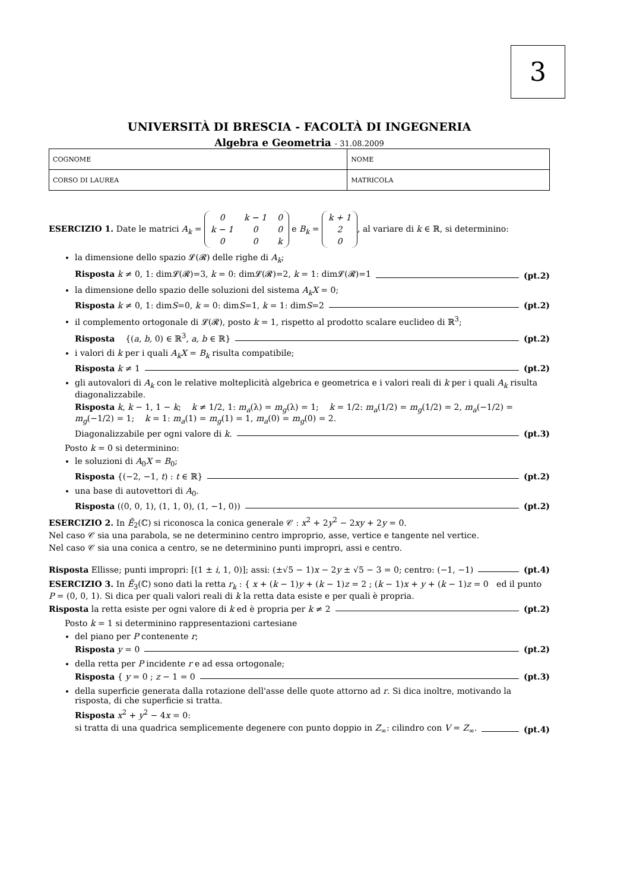3
UNIVERSITÀ DI BRESCIA - FACOLTÀ DI INGEGNERIA
Algebra e Geometria - 31.08.2009
| COGNOME | NOME |
| CORSO DI LAUREA | MATRICOLA |
ESERCIZIO 1. Date le matrici A<sub>k</sub> =
| 0 | k − 1 | 0 |
| k − 1 | 0 | 0 |
| 0 | 0 | k |
e B<sub>k</sub> =
| k + 1 |
| 2 |
| 0 |
, al variare di k ∈ ℝ, si determinino:
la dimensione dello spazio 𝓛(𝓡) delle righe di A<sub>k</sub>;
Risposta k ≠ 0, 1: dim𝓛(𝓡)=3, k = 0: dim𝓛(𝓡)=2, k = 1: dim𝓛(𝓡)=1 (pt.2)
la dimensione dello spazio delle soluzioni del sistema A<sub>k</sub>X = 0;
Risposta k ≠ 0, 1: dimS=0, k = 0: dimS=1, k = 1: dimS=2 (pt.2)
il complemento ortogonale di 𝓛(𝓡), posto k = 1, rispetto al prodotto scalare euclideo di ℝ<sup>3</sup>;
Risposta {(a, b, 0) ∈ ℝ<sup>3</sup>, a, b ∈ ℝ} (pt.2)
i valori di k per i quali A<sub>k</sub>X = B<sub>k</sub> risulta compatibile;
Risposta k ≠ 1 (pt.2)
gli autovalori di A<sub>k</sub> con le relative molteplicità algebrica e geometrica e i valori reali di k per i quali A<sub>k</sub> risulta diagonalizzabile.
Risposta k, k − 1, 1 − k; k ≠ 1/2, 1: m<sub>a</sub>(λ) = m<sub>g</sub>(λ) = 1; k = 1/2: m<sub>a</sub>(1/2) = m<sub>g</sub>(1/2) = 2, m<sub>a</sub>(−1/2) = m<sub>g</sub>(−1/2) = 1; k = 1: m<sub>a</sub>(1) = m<sub>g</sub>(1) = 1, m<sub>a</sub>(0) = m<sub>g</sub>(0) = 2.
Diagonalizzabile per ogni valore di k. (pt.3)
Posto k = 0 si determinino:
le soluzioni di A<sub>0</sub>X = B<sub>0</sub>;
Risposta {(−2, −1, t) : t ∈ ℝ} (pt.2)
una base di autovettori di A<sub>0</sub>.
Risposta ((0, 0, 1), (1, 1, 0), (1, −1, 0)) (pt.2)
ESERCIZIO 2. In Ẽ<sub>2</sub>(ℂ) si riconosca la conica generale 𝒞 : x<sup>2</sup> + 2y<sup>2</sup> − 2xy + 2y = 0.
Nel caso 𝒞 sia una parabola, se ne determinino centro improprio, asse, vertice e tangente nel vertice.
Nel caso 𝒞 sia una conica a centro, se ne determinino punti impropri, assi e centro.
Risposta Ellisse; punti impropri: [(1 ± i, 1, 0)]; assi: (±√5 − 1)x − 2y ± √5 − 3 = 0; centro: (−1, −1) (pt.4)
ESERCIZIO 3. In Ẽ<sub>3</sub>(ℂ) sono dati la retta r<sub>k</sub> : { x + (k − 1)y + (k − 1)z = 2 ; (k − 1)x + y + (k − 1)z = 0 ed il punto P = (0, 0, 1). Si dica per quali valori reali di k la retta data esiste e per quali è propria.
Risposta la retta esiste per ogni valore di k ed è propria per k ≠ 2 (pt.2)
Posto k = 1 si determinino rappresentazioni cartesiane
del piano per P contenente r;
Risposta y = 0 (pt.2)
della retta per P incidente r e ad essa ortogonale;
Risposta { y = 0 ; z − 1 = 0 (pt.3)
della superficie generata dalla rotazione dell'asse delle quote attorno ad r. Si dica inoltre, motivando la risposta, di che superficie si tratta.
Risposta x<sup>2</sup> + y<sup>2</sup> − 4x = 0:
si tratta di una quadrica semplicemente degenere con punto doppio in Z<sub>∞</sub>: cilindro con V = Z<sub>∞</sub>. (pt.4)